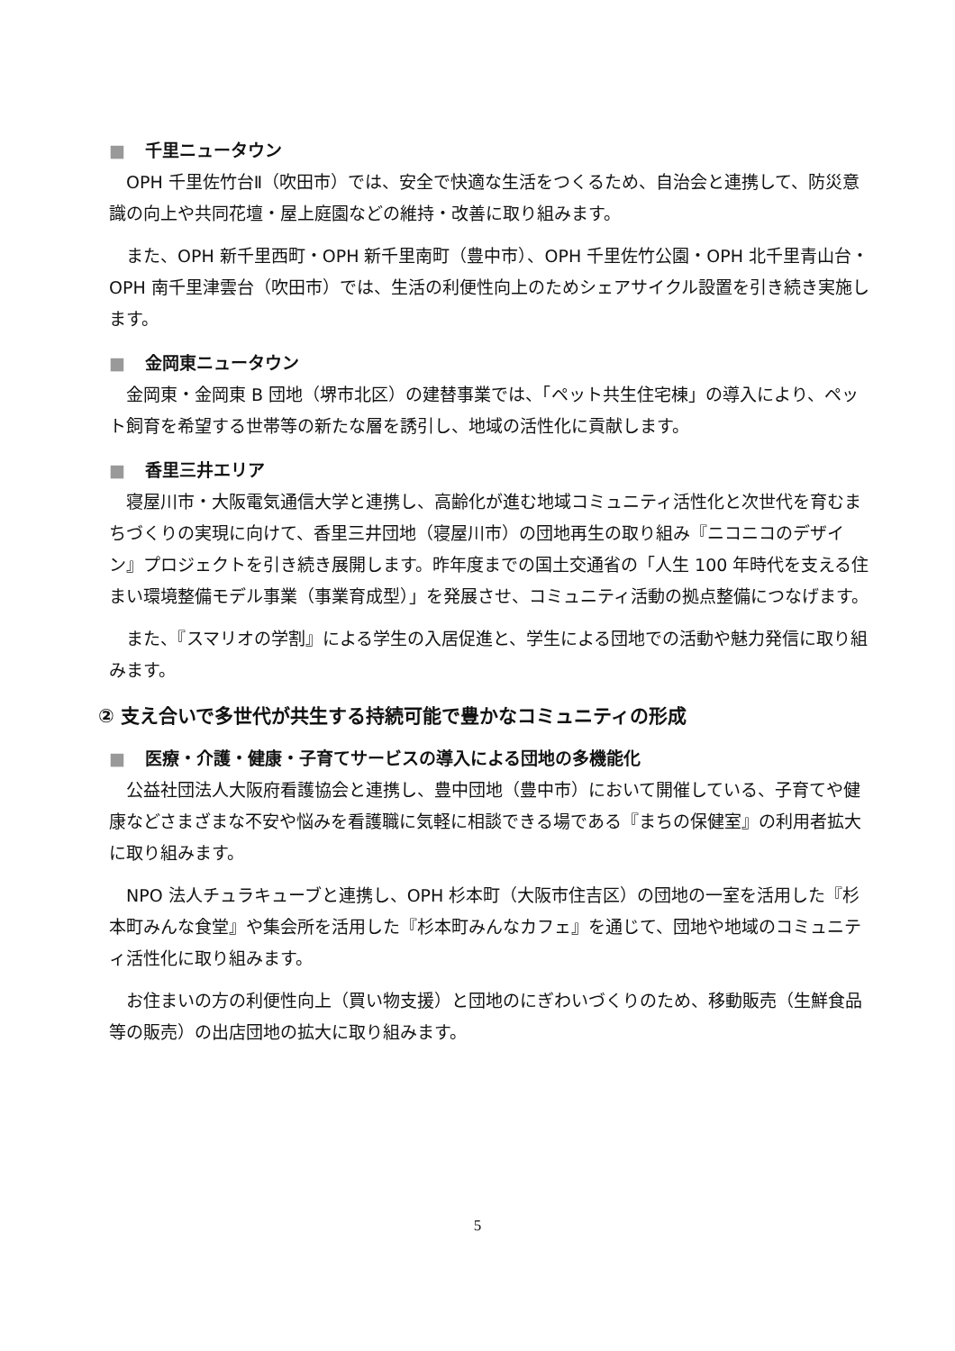■ 千里ニュータウン
OPH 千里佐竹台Ⅱ（吹田市）では、安全で快適な生活をつくるため、自治会と連携して、防災意識の向上や共同花壇・屋上庭園などの維持・改善に取り組みます。
また、OPH 新千里西町・OPH 新千里南町（豊中市）、OPH 千里佐竹公園・OPH 北千里青山台・OPH 南千里津雲台（吹田市）では、生活の利便性向上のためシェアサイクル設置を引き続き実施します。
■ 金岡東ニュータウン
金岡東・金岡東 B 団地（堺市北区）の建替事業では、「ペット共生住宅棟」の導入により、ペット飼育を希望する世帯等の新たな層を誘引し、地域の活性化に貢献します。
■ 香里三井エリア
寝屋川市・大阪電気通信大学と連携し、高齢化が進む地域コミュニティ活性化と次世代を育むまちづくりの実現に向けて、香里三井団地（寝屋川市）の団地再生の取り組み『ニコニコのデザイン』プロジェクトを引き続き展開します。昨年度までの国土交通省の「人生 100 年時代を支える住まい環境整備モデル事業（事業育成型）」を発展させ、コミュニティ活動の拠点整備につなげます。
また、『スマリオの学割』による学生の入居促進と、学生による団地での活動や魅力発信に取り組みます。
② 支え合いで多世代が共生する持続可能で豊かなコミュニティの形成
■ 医療・介護・健康・子育てサービスの導入による団地の多機能化
公益社団法人大阪府看護協会と連携し、豊中団地（豊中市）において開催している、子育てや健康などさまざまな不安や悩みを看護職に気軽に相談できる場である『まちの保健室』の利用者拡大に取り組みます。
NPO 法人チュラキューブと連携し、OPH 杉本町（大阪市住吉区）の団地の一室を活用した『杉本町みんな食堂』や集会所を活用した『杉本町みんなカフェ』を通じて、団地や地域のコミュニティ活性化に取り組みます。
お住まいの方の利便性向上（買い物支援）と団地のにぎわいづくりのため、移動販売（生鮮食品等の販売）の出店団地の拡大に取り組みます。
5